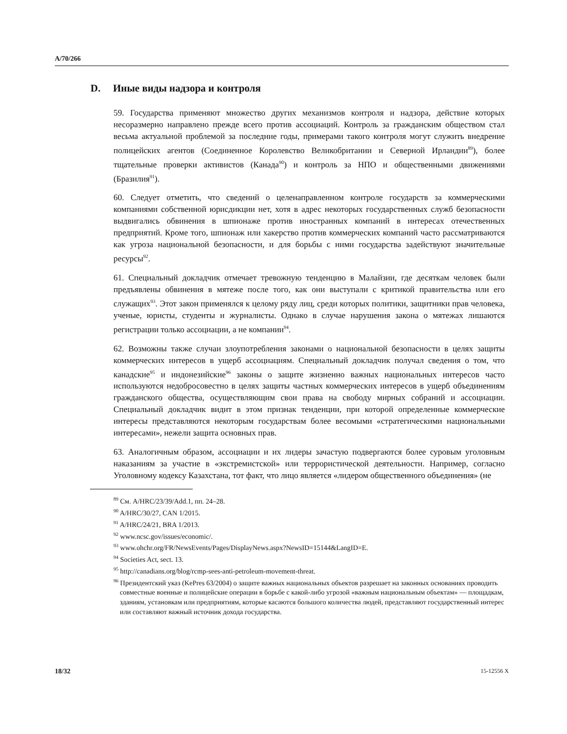A/70/266
D. Иные виды надзора и контроля
59. Государства применяют множество других механизмов контроля и надзора, действие которых несоразмерно направлено прежде всего против ассоциаций. Контроль за гражданским обществом стал весьма актуальной проблемой за последние годы, примерами такого контроля могут служить внедрение полицейских агентов (Соединенное Королевство Великобритании и Северной Ирландии<sup>89</sup>), более тщательные проверки активистов (Канада<sup>90</sup>) и контроль за НПО и общественными движениями (Бразилия<sup>91</sup>).
60. Следует отметить, что сведений о целенаправленном контроле государств за коммерческими компаниями собственной юрисдикции нет, хотя в адрес некоторых государственных служб безопасности выдвигались обвинения в шпионаже против иностранных компаний в интересах отечественных предприятий. Кроме того, шпионаж или хакерство против коммерческих компаний часто рассматриваются как угроза национальной безопасности, и для борьбы с ними государства задействуют значительные ресурсы<sup>92</sup>.
61. Специальный докладчик отмечает тревожную тенденцию в Малайзии, где десяткам человек были предъявлены обвинения в мятеже после того, как они выступали с критикой правительства или его служащих<sup>93</sup>. Этот закон применялся к целому ряду лиц, среди которых политики, защитники прав человека, ученые, юристы, студенты и журналисты. Однако в случае нарушения закона о мятежах лишаются регистрации только ассоциации, а не компании<sup>94</sup>.
62. Возможны также случаи злоупотребления законами о национальной безопасности в целях защиты коммерческих интересов в ущерб ассоциациям. Специальный докладчик получал сведения о том, что канадские<sup>95</sup> и индонезийские<sup>96</sup> законы о защите жизненно важных национальных интересов часто используются недобросовестно в целях защиты частных коммерческих интересов в ущерб объединениям гражданского общества, осуществляющим свои права на свободу мирных собраний и ассоциации. Специальный докладчик видит в этом признак тенденции, при которой определенные коммерческие интересы представляются некоторым государствам более весомыми «стратегическими национальными интересами», нежели защита основных прав.
63. Аналогичным образом, ассоциации и их лидеры зачастую подвергаются более суровым уголовным наказаниям за участие в «экстремистской» или террористической деятельности. Например, согласно Уголовному кодексу Казахстана, тот факт, что лицо является «лидером общественного объединения» (не
<sup>89</sup> См. A/HRC/23/39/Add.1, пп. 24–28.
<sup>90</sup> A/HRC/30/27, CAN 1/2015.
<sup>91</sup> A/HRC/24/21, BRA 1/2013.
<sup>92</sup> www.ncsc.gov/issues/economic/.
<sup>93</sup> www.ohchr.org/FR/NewsEvents/Pages/DisplayNews.aspx?NewsID=15144&LangID=E.
<sup>94</sup> Societies Act, sect. 13.
<sup>95</sup> http://canadians.org/blog/rcmp-sees-anti-petroleum-movement-threat.
<sup>96</sup> Президентский указ (KePres 63/2004) о защите важных национальных объектов разрешает на законных основаниях проводить совместные военные и полицейские операции в борьбе с какой-либо угрозой «важным национальным объектам» — площадкам, зданиям, установкам или предприятиям, которые касаются большого количества людей, представляют государственный интерес или составляют важный источник дохода государства.
18/32 15-12556 X